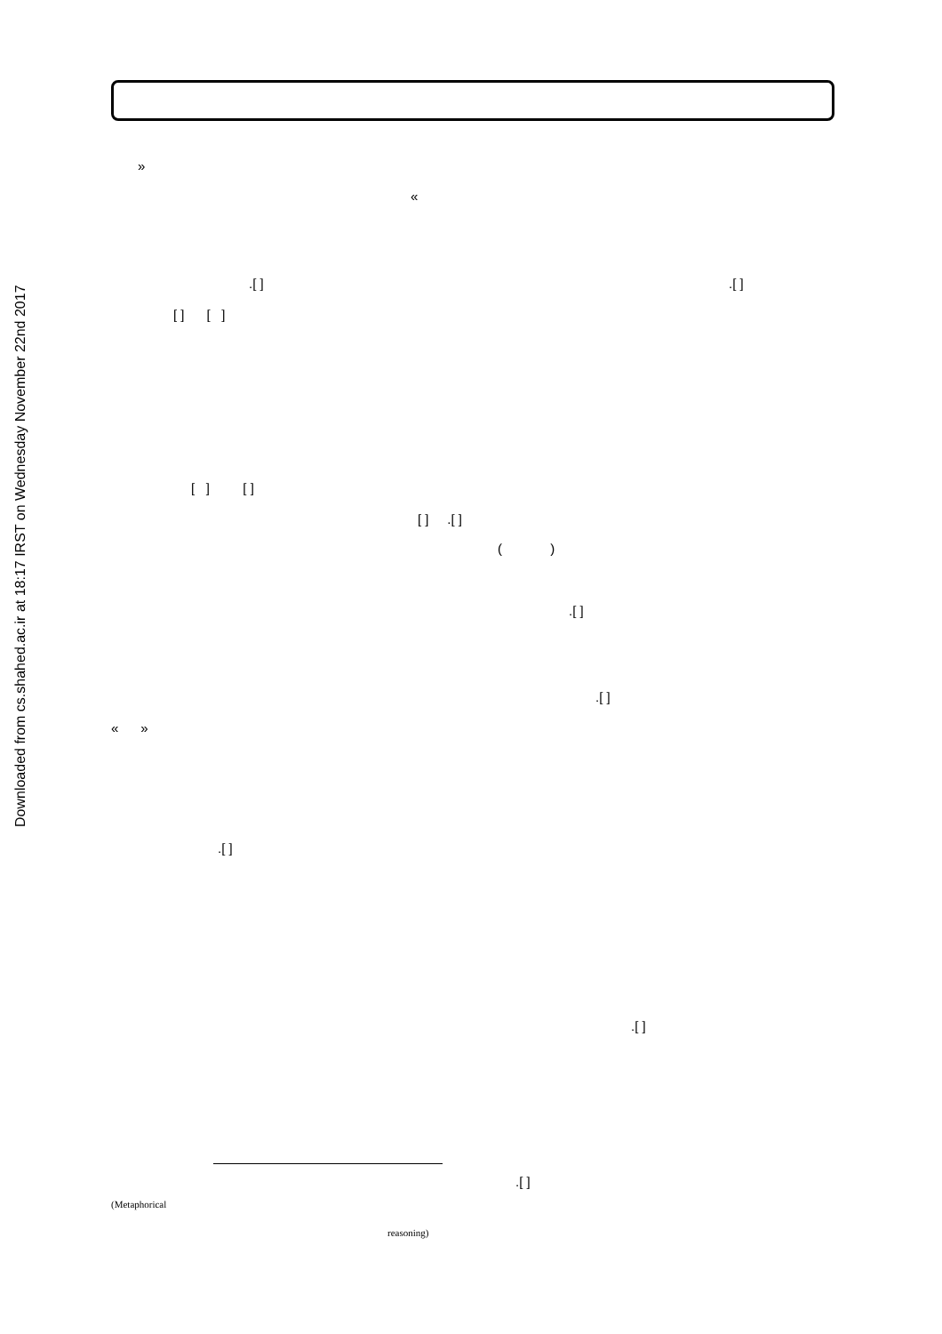Downloaded from cs.shahed.ac.ir at 18:17 IRST on Wednesday November 22nd 2017
»
«
.[ ]
.[ ]
[ ] [ ]
[ ] [ ]
[ ] .[ ]
( )
.[ ]
.[ ]
« »
.[ ]
.[ ]
.[ ]
(Metaphorical
reasoning)